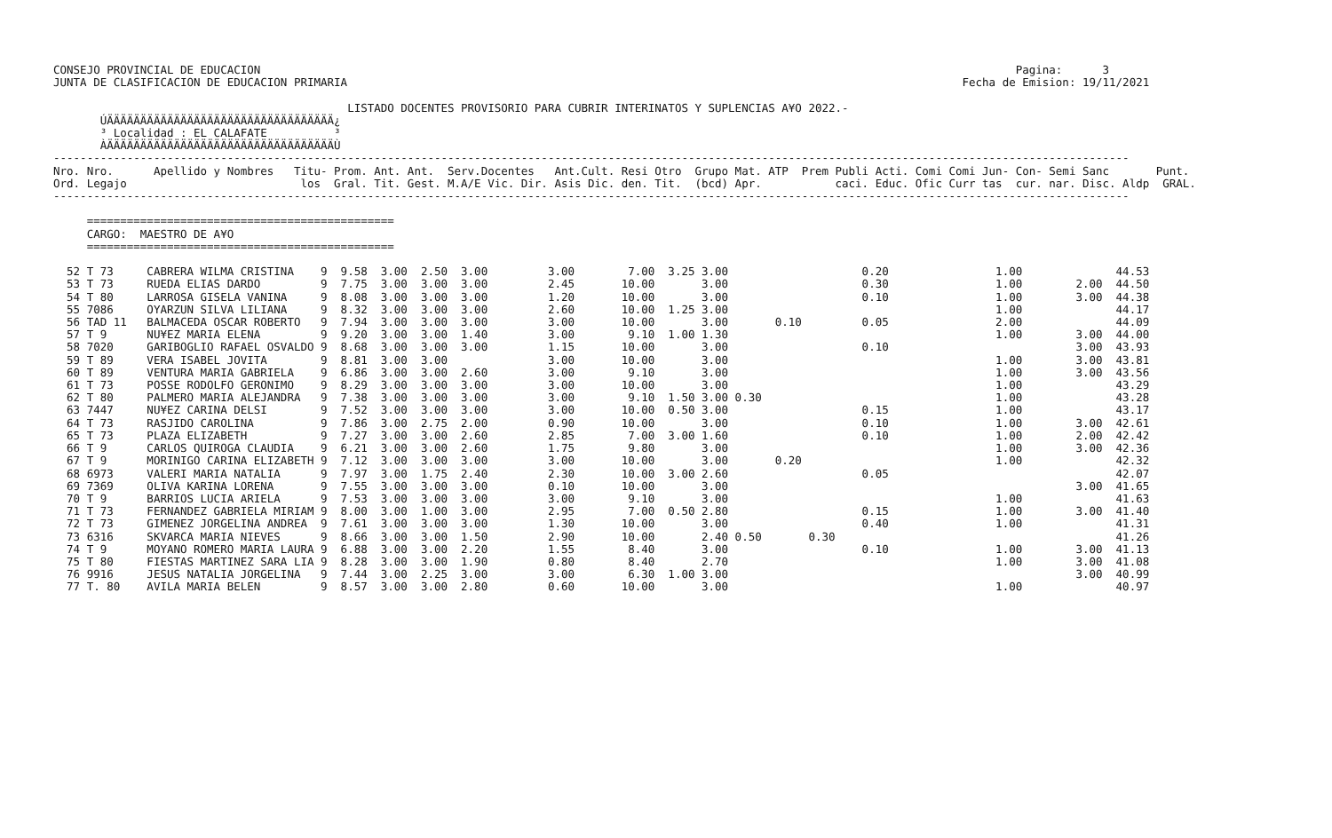CONSEJO PROVINCIAL DE EDUCACION                                                                                                                 Pagina:      3
JUNTA DE CLASIFICACION DE EDUCACION PRIMARIA                                                                                            Fecha de Emision: 19/11/2021

                                            LISTADO DOCENTES PROVISORIO PARA CUBRIR INTERINATOS Y SUPLENCIAS A¥O 2022.-
       ÚÄÄÄÄÄÄÄÄÄÄÄÄÄÄÄÄÄÄÄÄÄÄÄÄÄÄÄÄÄÄÄÄÄÄ¿
       ³ Localidad : EL CALAFATE          ³
       ÀÄÄÄÄÄÄÄÄÄÄÄÄÄÄÄÄÄÄÄÄÄÄÄÄÄÄÄÄÄÄÄÄÄÄÙ
-----------------------------------------------------------------------------------------------------------------------------------------------------------------
Nro. Nro.      Apellido y Nombres   Titu- Prom. Ant. Ant.  Serv.Docentes   Ant.Cult. Resi Otro  Grupo Mat. ATP  Prem Publi Acti. Comi Comi Jun- Con- Semi Sanc       Punt.
Ord. Legajo                          los  Gral. Tit. Gest. M.A/E Vic. Dir. Asis Dic. den. Tit.  (bcd) Apr.           caci. Educ. Ofic Curr tas  cur. nar. Disc. Aldp  GRAL.
-----------------------------------------------------------------------------------------------------------------------------------------------------------------

     ==============================================
     CARGO:  MAESTRO DE A¥O
     ==============================================

  52 T 73     CABRERA WILMA CRISTINA    9  9.58  3.00  2.50  3.00         3.00        7.00  3.25 3.00                    0.20                1.00              44.53
  53 T 73     RUEDA ELIAS DARDO         9  7.75  3.00  3.00  3.00         2.45       10.00       3.00                    0.30                1.00        2.00  44.50
  54 T 80     LARROSA GISELA VANINA     9  8.08  3.00  3.00  3.00         1.20       10.00       3.00                    0.10                1.00        3.00  44.38
  55 7086     OYARZUN SILVA LILIANA     9  8.32  3.00  3.00  3.00         2.60       10.00  1.25 3.00                                        1.00              44.17
  56 TAD 11   BALMACEDA OSCAR ROBERTO   9  7.94  3.00  3.00  3.00         3.00       10.00       3.00       0.10         0.05                2.00              44.09
  57 T 9      NU¥EZ MARIA ELENA         9  9.20  3.00  3.00  1.40         3.00        9.10  1.00 1.30                                        1.00        3.00  44.00
  58 7020     GARIBOGLIO RAFAEL OSVALDO 9  8.68  3.00  3.00  3.00         1.15       10.00       3.00                    0.10                            3.00  43.93
  59 T 89     VERA ISABEL JOVITA        9  8.81  3.00  3.00               3.00       10.00       3.00                                        1.00        3.00  43.81
  60 T 89     VENTURA MARIA GABRIELA    9  6.86  3.00  3.00  2.60         3.00        9.10       3.00                                        1.00        3.00  43.56
  61 T 73     POSSE RODOLFO GERONIMO    9  8.29  3.00  3.00  3.00         3.00       10.00       3.00                                        1.00              43.29
  62 T 80     PALMERO MARIA ALEJANDRA   9  7.38  3.00  3.00  3.00         3.00        9.10  1.50 3.00 0.30                                   1.00              43.28
  63 7447     NU¥EZ CARINA DELSI        9  7.52  3.00  3.00  3.00         3.00       10.00  0.50 3.00                    0.15                1.00              43.17
  64 T 73     RASJIDO CAROLINA          9  7.86  3.00  2.75  2.00         0.90       10.00       3.00                    0.10                1.00        3.00  42.61
  65 T 73     PLAZA ELIZABETH           9  7.27  3.00  3.00  2.60         2.85        7.00  3.00 1.60                    0.10                1.00        2.00  42.42
  66 T 9      CARLOS QUIROGA CLAUDIA    9  6.21  3.00  3.00  2.60         1.75        9.80       3.00                                        1.00        3.00  42.36
  67 T 9      MORINIGO CARINA ELIZABETH 9  7.12  3.00  3.00  3.00         3.00       10.00       3.00       0.20                             1.00              42.32
  68 6973     VALERI MARIA NATALIA      9  7.97  3.00  1.75  2.40         2.30       10.00  3.00 2.60                    0.05                                  42.07
  69 7369     OLIVA KARINA LORENA       9  7.55  3.00  3.00  3.00         0.10       10.00       3.00                                                    3.00  41.65
  70 T 9      BARRIOS LUCIA ARIELA      9  7.53  3.00  3.00  3.00         3.00        9.10       3.00                                        1.00              41.63
  71 T 73     FERNANDEZ GABRIELA MIRIAM 9  8.00  3.00  1.00  3.00         2.95        7.00  0.50 2.80                    0.15                1.00        3.00  41.40
  72 T 73     GIMENEZ JORGELINA ANDREA  9  7.61  3.00  3.00  3.00         1.30       10.00       3.00                    0.40                1.00              41.31
  73 6316     SKVARCA MARIA NIEVES      9  8.66  3.00  3.00  1.50         2.90       10.00       2.40 0.50       0.30                                          41.26
  74 T 9      MOYANO ROMERO MARIA LAURA 9  6.88  3.00  3.00  2.20         1.55        8.40       3.00                    0.10                1.00        3.00  41.13
  75 T 80     FIESTAS MARTINEZ SARA LIA 9  8.28  3.00  3.00  1.90         0.80        8.40       2.70                                        1.00        3.00  41.08
  76 9916     JESUS NATALIA JORGELINA   9  7.44  3.00  2.25  3.00         3.00        6.30  1.00 3.00                                                    3.00  40.99
  77 T. 80    AVILA MARIA BELEN         9  8.57  3.00  3.00  2.80         0.60       10.00       3.00                                        1.00              40.97